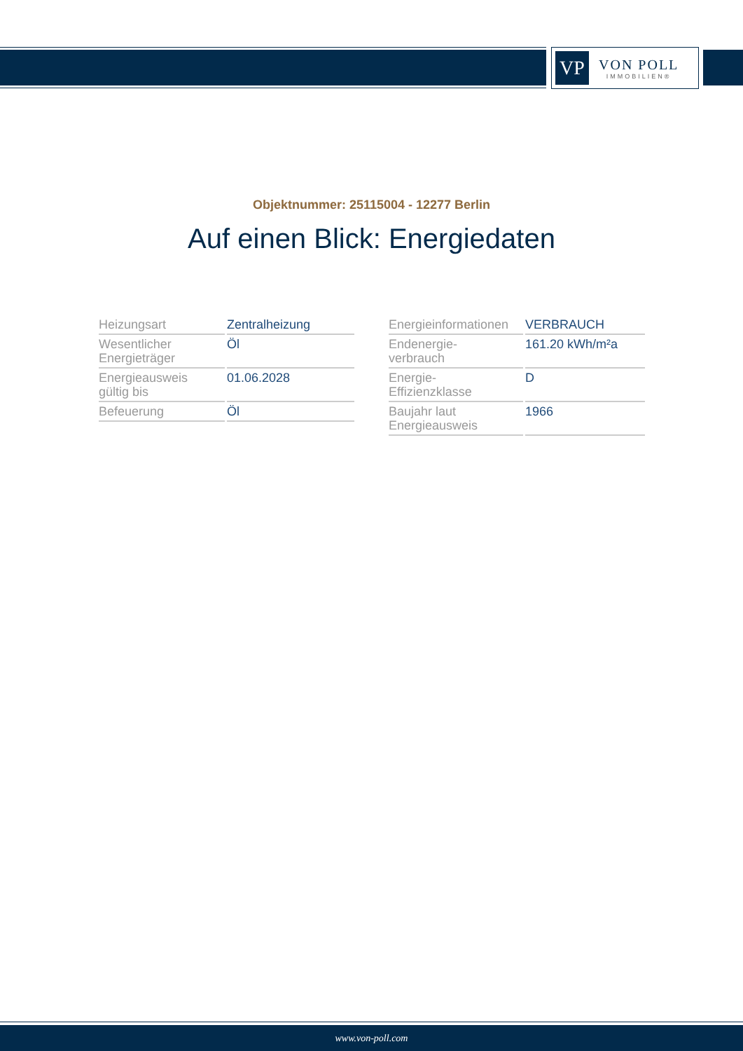VP
VON POLL
IMMOBILIEN®
Objektnummer: 25115004 - 12277 Berlin
Auf einen Blick: Energiedaten
| Heizungsart | Zentralheizung |
| Wesentlicher Energieträger | Öl |
| Energieausweis gültig bis | 01.06.2028 |
| Befeuerung | Öl |
| Energieinformationen | VERBRAUCH |
| Endenergie- verbrauch | 161.20 kWh/m²a |
| Energie- Effizienzklasse | D |
| Baujahr laut Energieausweis | 1966 |
www.von-poll.com